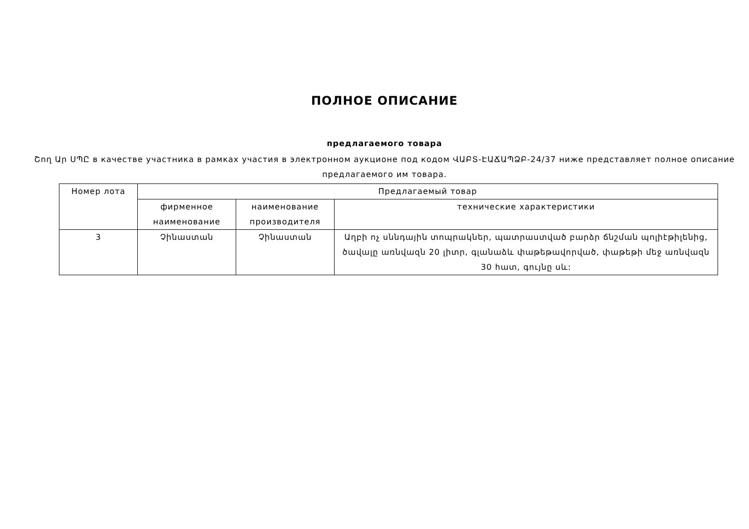ПОЛНОЕ ОПИСАНИЕ
предлагаемого товара
Շող Ար ՍՊԸ в качестве участника в рамках участия в электронном аукционе под кодом ՎԱԲՏ-ԷԱՃԱՊՁԲ-24/37 ниже представляет полное описание предлагаемого им товара.
| Номер лота | Предлагаемый товар | | |
| --- | --- | --- | --- |
| | фирменное наименование | наименование производителя | технические характеристики |
| 3 | Չինաստան | Չինաստան | Աղբի ոչ սննդային տոպրակներ, պատրաստված բարձր ճնշման պոլիէթիլենից, ծավալը առնվազն 20 լիտր, գլանաձև փաթեթավորված, փաթեթի մեջ առնվազն 30 հատ, գույնը սև: |